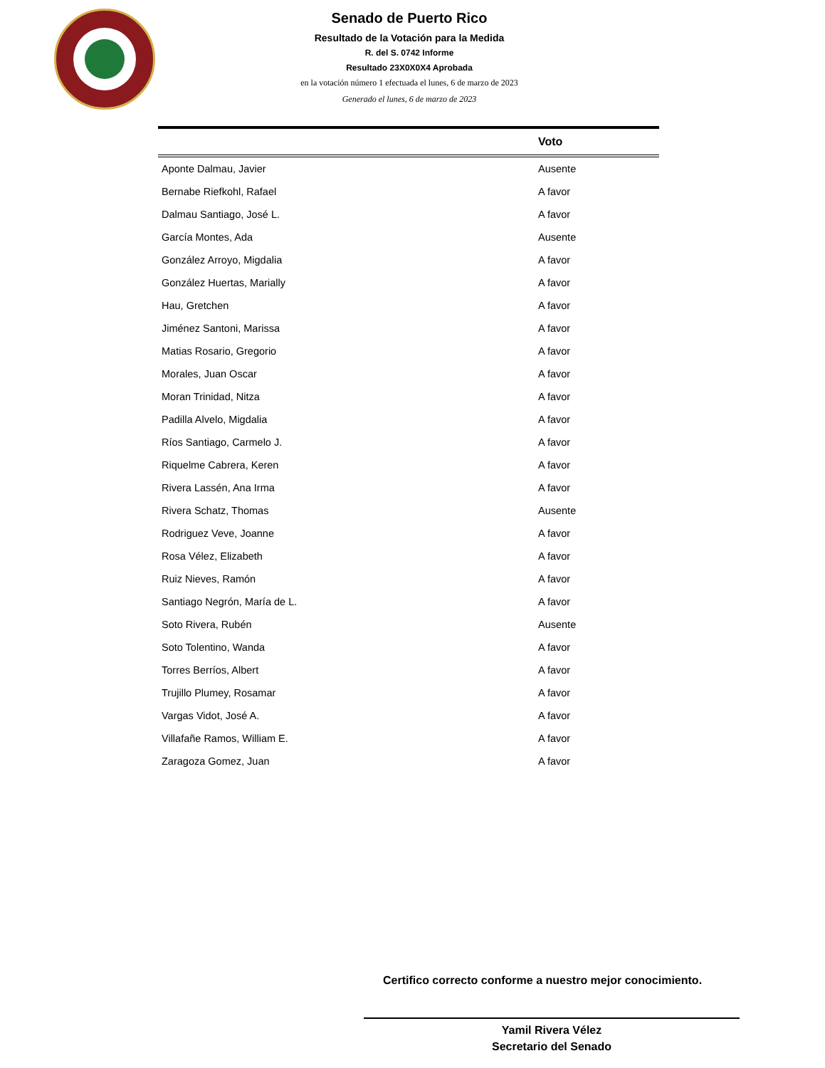Senado de Puerto Rico
Resultado de la Votación para la Medida
R. del S. 0742 Informe
Resultado 23X0X0X4 Aprobada
en la votación número 1 efectuada el lunes, 6 de marzo de 2023
Generado el lunes, 6 de marzo de 2023
| | Voto |
| --- | --- |
| Aponte Dalmau, Javier | Ausente |
| Bernabe Riefkohl, Rafael | A favor |
| Dalmau Santiago, José L. | A favor |
| García Montes, Ada | Ausente |
| González Arroyo, Migdalia | A favor |
| González Huertas, Marially | A favor |
| Hau, Gretchen | A favor |
| Jiménez Santoni, Marissa | A favor |
| Matias Rosario, Gregorio | A favor |
| Morales, Juan Oscar | A favor |
| Moran Trinidad, Nitza | A favor |
| Padilla Alvelo, Migdalia | A favor |
| Ríos Santiago, Carmelo J. | A favor |
| Riquelme Cabrera, Keren | A favor |
| Rivera Lassén, Ana Irma | A favor |
| Rivera Schatz, Thomas | Ausente |
| Rodriguez Veve, Joanne | A favor |
| Rosa Vélez, Elizabeth | A favor |
| Ruiz Nieves, Ramón | A favor |
| Santiago Negrón, María de L. | A favor |
| Soto Rivera, Rubén | Ausente |
| Soto Tolentino, Wanda | A favor |
| Torres Berríos, Albert | A favor |
| Trujillo Plumey, Rosamar | A favor |
| Vargas Vidot, José A. | A favor |
| Villafañe Ramos, William E. | A favor |
| Zaragoza Gomez, Juan | A favor |
Certifico correcto conforme a nuestro mejor conocimiento.
Yamil Rivera Vélez
Secretario del Senado